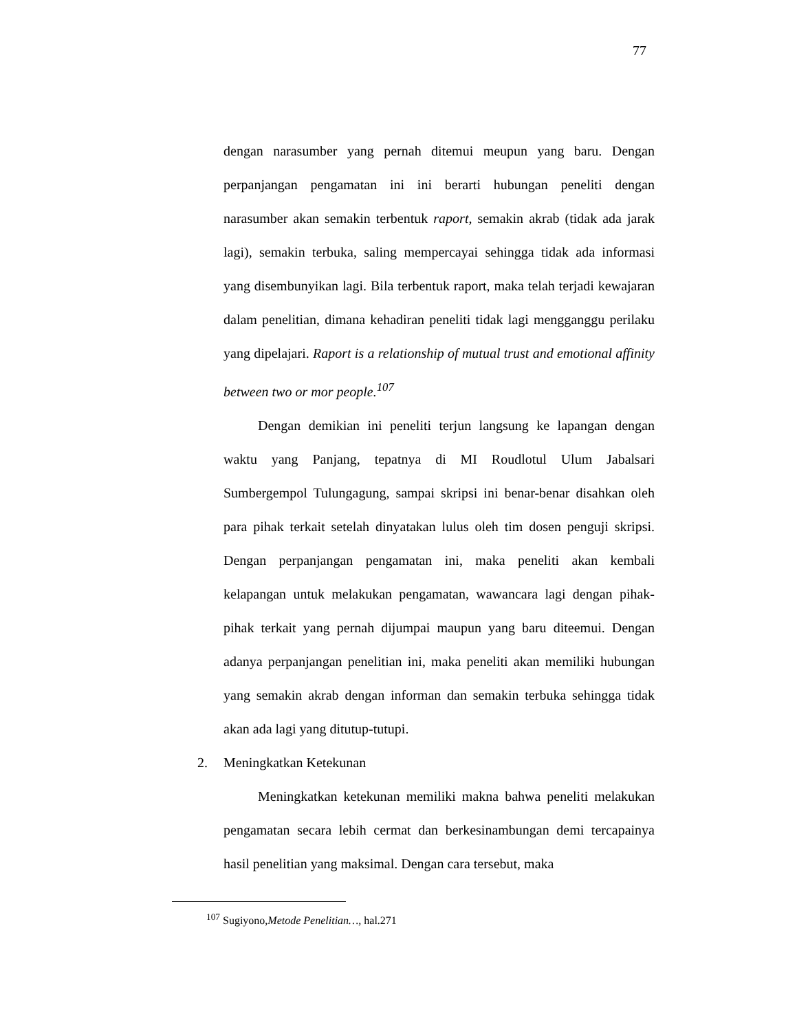77
dengan narasumber yang pernah ditemui meupun yang baru. Dengan perpanjangan pengamatan ini ini berarti hubungan peneliti dengan narasumber akan semakin terbentuk raport, semakin akrab (tidak ada jarak lagi), semakin terbuka, saling mempercayai sehingga tidak ada informasi yang disembunyikan lagi. Bila terbentuk raport, maka telah terjadi kewajaran dalam penelitian, dimana kehadiran peneliti tidak lagi mengganggu perilaku yang dipelajari. Raport is a relationship of mutual trust and emotional affinity between two or mor people.<sup>107</sup>
Dengan demikian ini peneliti terjun langsung ke lapangan dengan waktu yang Panjang, tepatnya di MI Roudlotul Ulum Jabalsari Sumbergempol Tulungagung, sampai skripsi ini benar-benar disahkan oleh para pihak terkait setelah dinyatakan lulus oleh tim dosen penguji skripsi. Dengan perpanjangan pengamatan ini, maka peneliti akan kembali kelapangan untuk melakukan pengamatan, wawancara lagi dengan pihak-pihak terkait yang pernah dijumpai maupun yang baru diteemui. Dengan adanya perpanjangan penelitian ini, maka peneliti akan memiliki hubungan yang semakin akrab dengan informan dan semakin terbuka sehingga tidak akan ada lagi yang ditutup-tutupi.
2. Meningkatkan Ketekunan
Meningkatkan ketekunan memiliki makna bahwa peneliti melakukan pengamatan secara lebih cermat dan berkesinambungan demi tercapainya hasil penelitian yang maksimal. Dengan cara tersebut, maka
<sup>107</sup> Sugiyono,Metode Penelitian…, hal.271